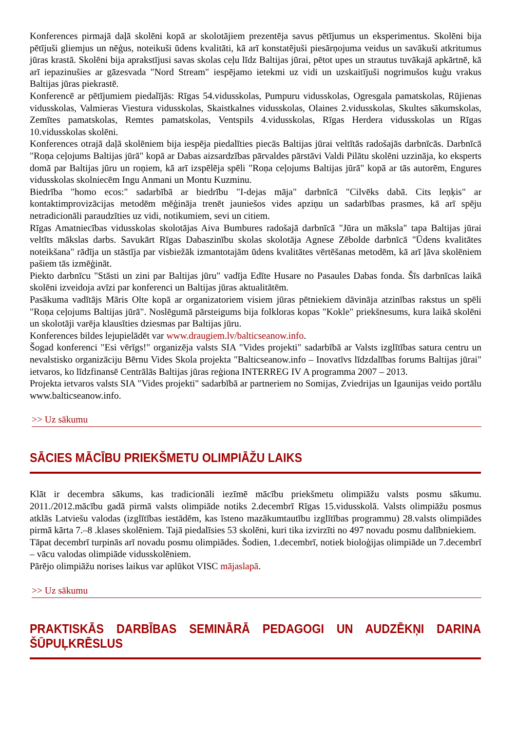Konferences pirmajā daļā skolēni kopā ar skolotājiem prezentēja savus pētījumus un eksperimentus. Skolēni bija pētījuši gliemjus un nēģus, noteikuši ūdens kvalitāti, kā arī konstatējuši piesārņojuma veidus un savākuši atkritumus jūras krastā. Skolēni bija aprakstījusi savas skolas ceļu līdz Baltijas jūrai, pētot upes un strautus tuvākajā apkārtnē, kā arī iepazinušies ar gāzesvada "Nord Stream" iespējamo ietekmi uz vidi un uzskaitījuši nogrimušos kuģu vrakus Baltijas jūras piekrastē.
Konferencē ar pētījumiem piedalījās: Rīgas 54.vidusskolas, Pumpuru vidusskolas, Ogresgala pamatskolas, Rūjienas vidusskolas, Valmieras Viestura vidusskolas, Skaistkalnes vidusskolas, Olaines 2.vidusskolas, Skultes sākumskolas, Zemītes pamatskolas, Remtes pamatskolas, Ventspils 4.vidusskolas, Rīgas Herdera vidusskolas un Rīgas 10.vidusskolas skolēni.
Konferences otrajā daļā skolēniem bija iespēja piedalīties piecās Baltijas jūrai veltītās radošajās darbnīcās. Darbnīcā "Roņa ceļojums Baltijas jūrā" kopā ar Dabas aizsardzības pārvaldes pārstāvi Valdi Pilātu skolēni uzzināja, ko eksperts domā par Baltijas jūru un roņiem, kā arī izspēlēja spēli "Roņa ceļojums Baltijas jūrā" kopā ar tās autorēm, Engures vidusskolas skolniecēm Ingu Anmani un Montu Kuzminu.
Biedrība "homo ecos:" sadarbībā ar biedrību "I-dejas māja" darbnīcā "Cilvēks dabā. Cits leņķis" ar kontaktimprovizācijas metodēm mēģināja trenēt jauniešos vides apziņu un sadarbības prasmes, kā arī spēju netradicionāli paraudzīties uz vidi, notikumiem, sevi un citiem.
Rīgas Amatniecības vidusskolas skolotājas Aiva Bumbures radošajā darbnīcā "Jūra un māksla" tapa Baltijas jūrai veltīts mākslas darbs. Savukārt Rīgas Dabaszinību skolas skolotāja Agnese Zēbolde darbnīcā "Ūdens kvalitātes noteikšana" rādīja un stāstīja par visbiežāk izmantotajām ūdens kvalitātes vērtēšanas metodēm, kā arī ļāva skolēniem pašiem tās izmēģināt.
Piekto darbnīcu "Stāsti un zini par Baltijas jūru" vadīja Edīte Husare no Pasaules Dabas fonda. Šīs darbnīcas laikā skolēni izveidoja avīzi par konferenci un Baltijas jūras aktualitātēm.
Pasākuma vadītājs Māris Olte kopā ar organizatoriem visiem jūras pētniekiem dāvināja atzinības rakstus un spēli "Roņa ceļojums Baltijas jūrā". Noslēgumā pārsteigums bija folkloras kopas "Kokle" priekšnesums, kura laikā skolēni un skolotāji varēja klausīties dziesmas par Baltijas jūru.
Konferences bildes lejupielādēt var www.draugiem.lv/balticseanow.info.
Šogad konferenci "Esi vērīgs!" organizēja valsts SIA "Vides projekti" sadarbībā ar Valsts izglītības satura centru un nevalstisko organizāciju Bērnu Vides Skola projekta "Balticseanow.info – Inovatīvs līdzdalības forums Baltijas jūrai" ietvaros, ko līdzfinansē Centrālās Baltijas jūras reģiona INTERREG IV A programma 2007 – 2013.
Projekta ietvaros valsts SIA "Vides projekti" sadarbībā ar partneriem no Somijas, Zviedrijas un Igaunijas veido portālu www.balticseanow.info.
>> Uz sākumu
SĀCIES MĀCĪBU PRIEKŠMETU OLIMPIĀŽU LAIKS
Klāt ir decembra sākums, kas tradicionāli iezīmē mācību priekšmetu olimpiāžu valsts posmu sākumu. 2011./2012.mācību gadā pirmā valsts olimpiāde notiks 2.decembrī Rīgas 15.vidusskolā. Valsts olimpiāžu posmus atklās Latviešu valodas (izglītības iestādēm, kas īsteno mazākumtautību izglītības programmu) 28.valsts olimpiādes pirmā kārta 7.–8 .klases skolēniem. Tajā piedalīsies 53 skolēni, kuri tika izvirzīti no 497 novadu posmu dalībniekiem.
Tāpat decembrī turpinās arī novadu posmu olimpiādes. Šodien, 1.decembrī, notiek bioloģijas olimpiāde un 7.decembrī – vācu valodas olimpiāde vidusskolēniem.
Pārējo olimpiāžu norises laikus var aplūkot VISC mājaslapā.
>> Uz sākumu
PRAKTISKĀS DARBĪBAS SEMINĀRĀ PEDAGOGI UN AUDZĒKŅI DARINA ŠŪPUĻKRĒSLUS